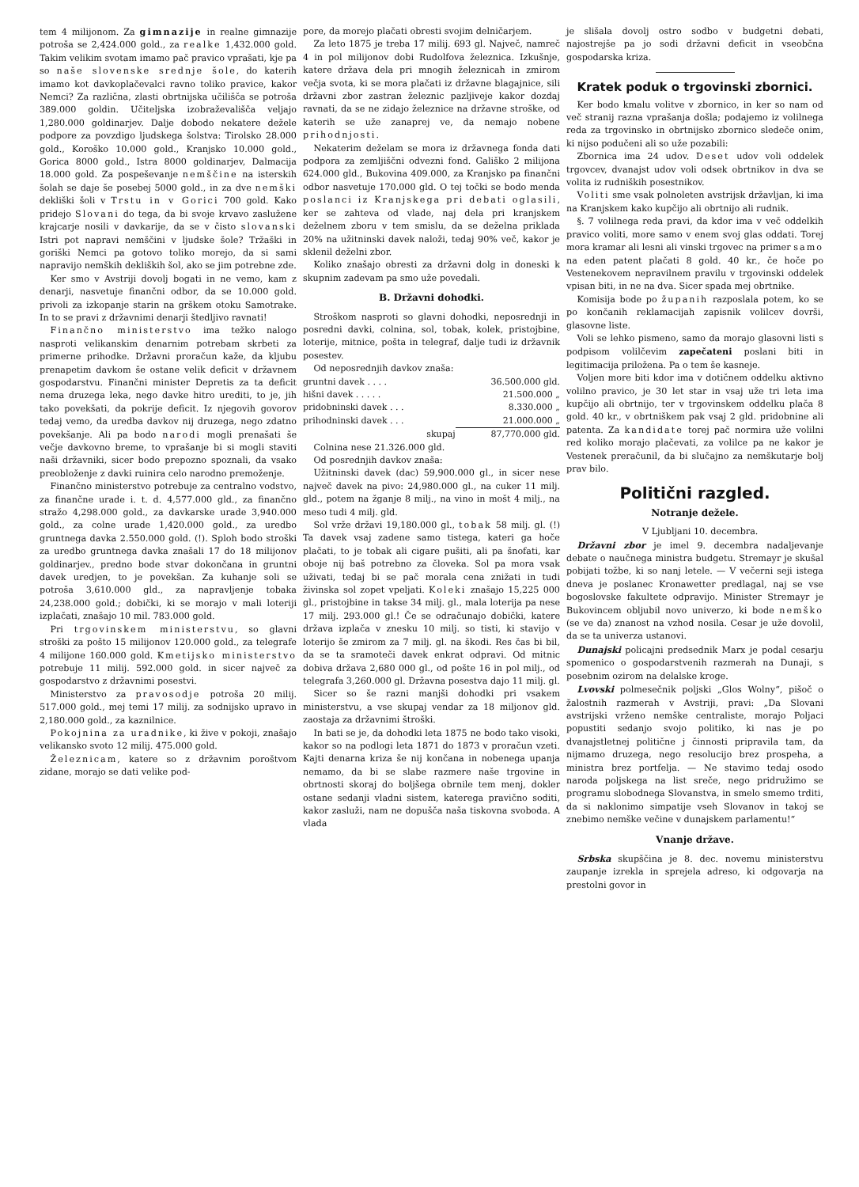tem 4 milijonom. Za gimnazije in realne gimnazije potroša se 2,424.000 gold., za realke 1,432.000 gold. Takim velikim svotam imamo pač pravico vprašati, kje pa so naše slovenske srednje šole, do katerih imamo kot davkoplačevalci ravno toliko pravice, kakor Nemci? Za različna, zlasti obrtnijska učilišča se potroša 389.000 goldin. Učiteljska izobraževališča veljajo 1,280.000 goldinarjev. Dalje dobodo nekatere dežele podpore za povzdigo ljudskega šolstva: Tirolsko 28.000 gold., Koroško 10.000 gold., Kranjsko 10.000 gold., Gorica 8000 gold., Istra 8000 goldinarjev, Dalmacija 18.000 gold. Za pospeševanje nemščine na isterskih šolah se daje še posebej 5000 gold., in za dve nemški dekliški šoli v Trstu in v Gorici 700 gold. Kako pridejo Slovani do tega, da bi svoje krvavo zaslužene krajcarje nosili v davkarije, da se v čisto slovanski Istri pot napravi nemščini v ljudske šole? Tržaški in goriški Nemci pa gotovo toliko morejo, da si sami napravijo nemških dekliških šol, ako se jim potrebne zde.
Ker smo v Avstriji dovolj bogati in ne vemo, kam z denarji, nasvetuje finančni odbor, da se 10.000 gold. privoli za izkopanje starin na grškem otoku Samotrake. In to se pravi z državnimi denarji štedljivo ravnati!
Finančno ministerstvo ima težko nalogo nasproti velikanskim denarnim potrebam skrbeti za primerne prihodke. Državni proračun kaže, da kljubu prenapetim davkom še ostane velik deficit v državnem gospodarstvu. Finančni minister Depretis za ta deficit nema druzega leka, nego davke hitro urediti, to je, jih tako povekšati, da pokrije deficit. Iz njegovih govorov tedaj vemo, da uredba davkov nij druzega, nego zdatno povekšanje. Ali pa bodo narodi mogli prenašati še večje davkovno breme, to vprašanje bi si mogli staviti naši državniki, sicer bodo prepozno spoznali, da vsako preobloženje z davki ruinira celo narodno premoženje.
Finančno ministerstvo potrebuje za centralno vodstvo, za finančne urade i. t. d. 4,577.000 gld., za finančno stražo 4,298.000 gold., za davkarske urade 3,940.000 gold., za colne urade 1,420.000 gold., za uredbo gruntnega davka 2.550.000 gold. (!). Sploh bodo stroški za uredbo gruntnega davka znašali 17 do 18 milijonov goldinarjev., predno bode stvar dokončana in gruntni davek uredjen, to je povekšan. Za kuhanje soli se potroša 3,610.000 gld., za napravljenje tobaka 24,238.000 gold.; dobički, ki se morajo v mali loteriji izplačati, znašajo 10 mil. 783.000 gold.
Pri trgovinskem ministerstvu, so glavni stroški za pošto 15 milijonov 120.000 gold., za telegrafe 4 milijone 160.000 gold. Kmetijsko ministerstvo potrebuje 11 milij. 592.000 gold. in sicer največ za gospodarstvo z državnimi posestvi.
Ministerstvo za pravosodje potroša 20 milij. 517.000 gold., mej temi 17 milij. za sodnijsko upravo in 2,180.000 gold., za kaznilnice.
Pokojnina za uradnike, ki žive v pokoji, znašajo velikansko svoto 12 milij. 475.000 gold.
Železnicam, katere so z državnim poroštvom zidane, morajo se dati velike pod-
pore, da morejo plačati obresti svojim delničarjem.
Za leto 1875 je treba 17 milij. 693 gl. Največ, namreč 4 in pol milijonov dobi Rudolfova železnica. Izkušnje, katere država dela pri mnogih železnicah in zmirom večja svota, ki se mora plačati iz državne blagajnice, sili državni zbor zastran železnic pazljiveje kakor dozdaj ravnati, da se ne zidajo železnice na državne stroške, od katerih se uže zanaprej ve, da nemajo nobene prihodnjosti.
Nekaterim deželam se mora iz državnega fonda dati podpora za zemljiščni odvezni fond. Gališko 2 milijona 624.000 gld., Bukovina 409.000, za Kranjsko pa finančni odbor nasvetuje 170.000 gld. O tej točki se bodo menda poslanci iz Kranjskega pri debati oglasili, ker se zahteva od vlade, naj dela pri kranjskem deželnem zboru v tem smislu, da se deželna priklada 20% na užitninski davek naloži, tedaj 90% več, kakor je sklenil deželni zbor.
Koliko znašajo obresti za državni dolg in doneski k skupnim zadevam pa smo uže povedali.
B. Državni dohodki.
Stroškom nasproti so glavni dohodki, neposrednji in posredni davki, colnina, sol, tobak, kolek, pristojbine, loterije, mitnice, pošta in telegraf, dalje tudi iz državnik posestev.
Od neposrednjih davkov znaša:
| gruntni davek . . . . | 36.500.000 gld. |
| hišni davek . . . . . | 21.500.000 „ |
| pridobninski davek . . . | 8.330.000 „ |
| prihodninski davek . . . | 21.000.000 „ |
| skupaj | 87,770.000 gld. |
Colnina nese 21.326.000 gld.
Od posrednjih davkov znaša:
Užitninski davek (dac) 59,900.000 gl., in sicer nese največ davek na pivo: 24,980.000 gl., na cuker 11 milj. gld., potem na žganje 8 milj., na vino in mošt 4 milj., na meso tudi 4 milj. gld.
Sol vrže državi 19,180.000 gl., tobak 58 milj. gl. (!) Ta davek vsaj zadene samo tistega, kateri ga hoče plačati, to je tobak ali cigare pušiti, ali pa šnofati, kar oboje nij baš potrebno za človeka. Sol pa mora vsak uživati, tedaj bi se pač morala cena znižati in tudi živinska sol zopet vpeljati. Koleki znašajo 15,225 000 gl., pristojbine in takse 34 milj. gl., mala loterija pa nese 17 milj. 293.000 gl.! Če se odračunajo dobički, katere država izplača v znesku 10 milj. so tisti, ki stavijo v loterijo še zmirom za 7 milj. gl. na škodi. Res čas bi bil, da se ta sramoteči davek enkrat odpravi. Od mitnic dobiva država 2,680 000 gl., od pošte 16 in pol milj., od telegrafa 3,260.000 gl. Državna posestva dajo 11 milj. gl.
Sicer so še razni manjši dohodki pri vsakem ministerstvu, a vse skupaj vendar za 18 miljonov gld. zaostaja za državnimi štroški.
In bati se je, da dohodki leta 1875 ne bodo tako visoki, kakor so na podlogi leta 1871 do 1873 v proračun vzeti. Kajti denarna kriza še nij končana in nobenega upanja nemamo, da bi se slabe razmere naše trgovine in obrtnosti skoraj do boljšega obrnile tem menj, dokler ostane sedanji vladni sistem, katerega pravično soditi, kakor zasluži, nam ne dopušča naša tiskovna svoboda. A vlada
je slišala dovolj ostro sodbo v budgetni debati, najostrejše pa jo sodi državni deficit in vseobčna gospodarska kriza.
Kratek poduk o trgovinski zbornici.
Ker bodo kmalu volitve v zbornico, in ker so nam od več stranij razna vprašanja došla; podajemo iz volilnega reda za trgovinsko in obrtnijsko zbornico sledeče onim, ki nijso podučeni ali so uže pozabili:
Zbornica ima 24 udov. Deset udov voli oddelek trgovcev, dvanajst udov voli odsek obrtnikov in dva se volita iz rudniških posestnikov.
Voliti sme vsak polnoleten avstrijsk državljan, ki ima na Kranjskem kako kupčijo ali obrtnijo ali rudnik.
§. 7 volilnega reda pravi, da kdor ima v več oddelkih pravico voliti, more samo v enem svoj glas oddati. Torej mora kramar ali lesni ali vinski trgovec na primer samo na eden patent plačati 8 gold. 40 kr., če hoče po Vestenekovem nepravilnem pravilu v trgovinski oddelek vpisan biti, in ne na dva. Sicer spada mej obrtnike.
Komisija bode po županih razposlala potem, ko se po končanih reklamacijah zapisnik volilcev dovrši, glasovne liste.
Voli se lehko pismeno, samo da morajo glasovni listi s podpisom volilčevim zapečateni poslani biti in legitimacija priložena. Pa o tem še kasneje.
Voljen more biti kdor ima v dotičnem oddelku aktivno volilno pravico, je 30 let star in vsaj uže tri leta ima kupčijo ali obrtnijo, ter v trgovinskem oddelku plača 8 gold. 40 kr., v obrtniškem pak vsaj 2 gld. pridobnine ali patenta. Za kandidate torej pač normira uže volilni red koliko morajo plačevati, za volilce pa ne kakor je Vestenek preračunil, da bi slučajno za nemškutarje bolj prav bilo.
Politični razgled.
Notranje dežele.
V Ljubljani 10. decembra.
Državni zbor je imel 9. decembra nadaljevanje debate o naučnega ministra budgetu. Stremayr je skušal pobijati tožbe, ki so nanj letele. — V večerni seji istega dneva je poslanec Kronawetter predlagal, naj se vse bogoslovske fakultete odpravijo. Minister Stremayr je Bukovincem obljubil novo univerzo, ki bode nemško (se ve da) znanost na vzhod nosila. Cesar je uže dovolil, da se ta univerza ustanovi.
Dunajski policajni predsednik Marx je podal cesarju spomenico o gospodarstvenih razmerah na Dunaji, s posebnim ozirom na delalske kroge.
Lvovski polmesečnik poljski „Glos Wolny“, pišoč o žalostnih razmerah v Avstriji, pravi: „Da Slovani avstrijski vrženo nemške centraliste, morajo Poljaci popustiti sedanjo svojo politiko, ki nas je po dvanajstletnej politične j činnosti pripravila tam, da nijmamo druzega, nego resolucijo brez prospeha, a ministra brez portfelja. — Ne stavimo tedaj osodo naroda poljskega na list sreče, nego pridružimo se programu slobodnega Slovanstva, in smelo smemo trditi, da si naklonimo simpatije vseh Slovanov in takoj se znebimo nemške večine v dunajskem parlamentu!“
Vnanje države.
Srbska skupščina je 8. dec. novemu ministerstvu zaupanje izrekla in sprejela adreso, ki odgovarja na prestolni govor in